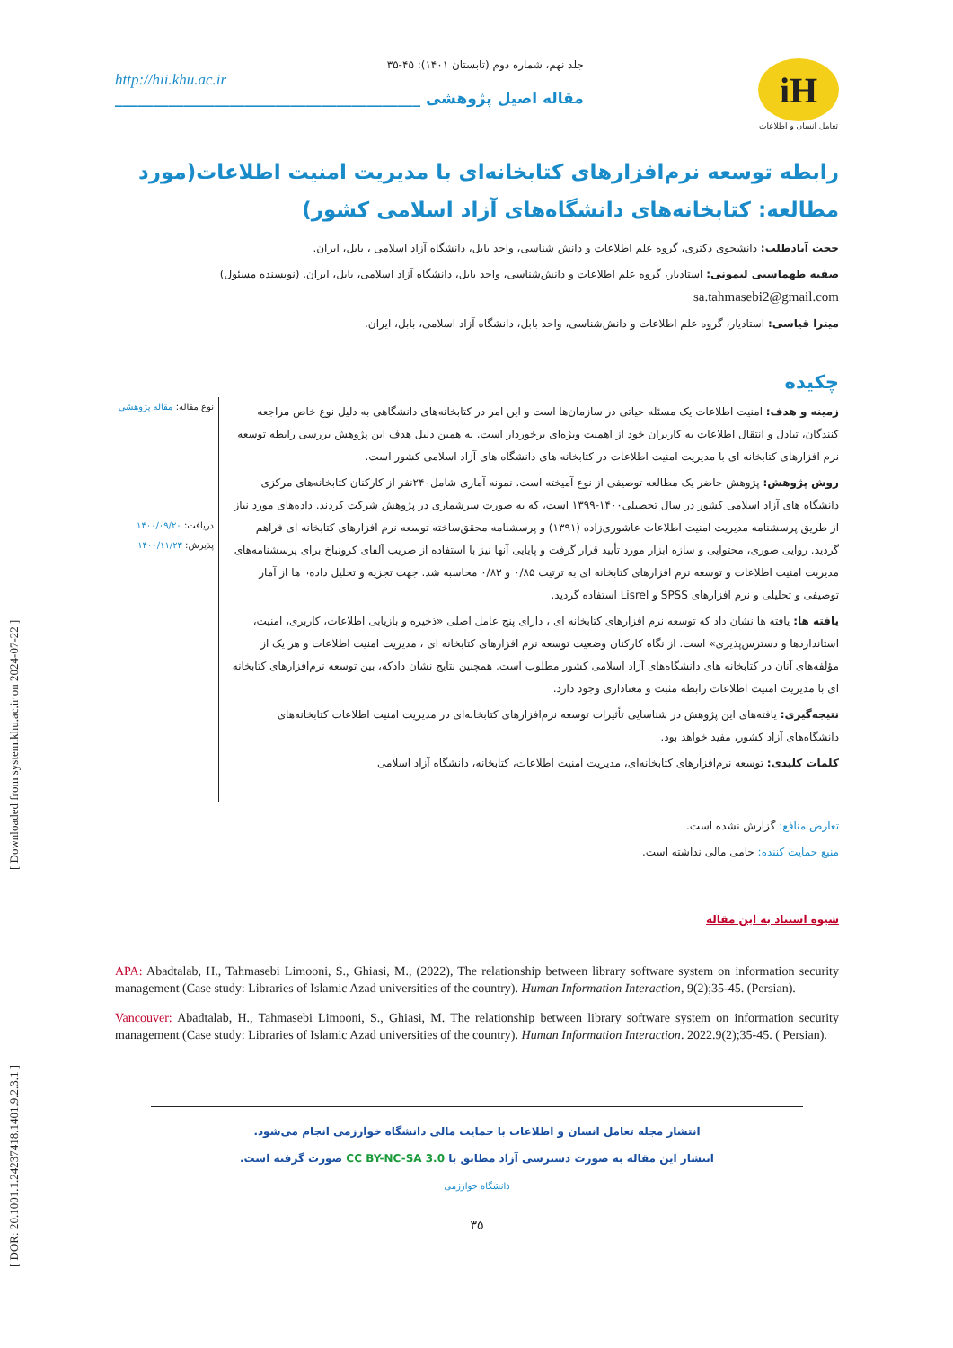[ DOR: 20.1001.1.24237418.1401.9.2.3.1 ] [ Downloaded from system.khu.ac.ir on 2024-07-22 ]
جلد نهم، شماره دوم (تابستان ۱۴۰۱): ۴۵-۳۵
http://hii.khu.ac.ir
مقاله اصیل پژوهشی ________________________________________
iH
تعامل انسان و اطلاعات
رابطه توسعه نرم‌افزارهای کتابخانه‌ای با مدیریت امنیت اطلاعات(مورد مطالعه: کتابخانه‌های دانشگاه‌های آزاد اسلامی کشور)
حجت آبادطلب: دانشجوی دکتری، گروه علم اطلاعات و دانش شناسی، واحد بابل، دانشگاه آزاد اسلامی ، بابل، ایران.
صفیه طهماسبی لیمونی: استادیار، گروه علم اطلاعات و دانش‌شناسی، واحد بابل، دانشگاه آزاد اسلامی، بابل، ایران. (نویسنده مسئول)
sa.tahmasebi2@gmail.com
میترا قیاسی: استادیار، گروه علم اطلاعات و دانش‌شناسی، واحد بابل، دانشگاه آزاد اسلامی، بابل، ایران.
چکیده
زمینه و هدف: امنیت اطلاعات یک مسئله حیاتی در سازمان‌ها است و این امر در کتابخانه‌های دانشگاهی به دلیل نوع خاص مراجعه کنندگان، تبادل و انتقال اطلاعات به کاربران خود از اهمیت ویژه‌ای برخوردار است. به همین دلیل هدف این پژوهش بررسی رابطه توسعه نرم افزارهای کتابخانه ای با مدیریت امنیت اطلاعات در کتابخانه های دانشگاه های آزاد اسلامی کشور است.
روش پژوهش: پژوهش حاضر یک مطالعه توصیفی از نوع آمیخته است. نمونه آماری شامل۲۴۰نفر از کارکنان کتابخانه‌های مرکزی دانشگاه های آزاد اسلامی کشور در سال تحصیلی۱۴۰۰-۱۳۹۹ است، که به صورت سرشماری در پژوهش شرکت کردند. داده‌های مورد نیاز از طریق پرسشنامه مدیریت امنیت اطلاعات عاشوری‌زاده (۱۳۹۱) و پرسشنامه محقق‌ساخته توسعه نرم افزارهای کتابخانه ای فراهم گردید. روایی صوری، محتوایی و سازه ابزار مورد تأیید قرار گرفت و پایایی آنها نیز با استفاده از ضریب آلفای کرونباخ برای پرسشنامه‌های مدیریت امنیت اطلاعات و توسعه نرم افزارهای کتابخانه ای به ترتیب ۰/۸۵ و ۰/۸۳ محاسبه شد. جهت تجزیه و تحلیل داده¬ها از آمار توصیفی و تحلیلی و نرم افزارهای SPSS و Lisrel استفاده گردید.
یافته ها: یافته ها نشان داد که توسعه نرم افزارهای کتابخانه ای ، دارای پنج عامل اصلی «ذخیره و بازیابی اطلاعات، کاربری، امنیت، استانداردها و دسترس‌پذیری» است. از نگاه کارکنان وضعیت توسعه نرم افزارهای کتابخانه ای ، مدیریت امنیت اطلاعات و هر یک از مؤلفه‌های آنان در کتابخانه های دانشگاه‌های آزاد اسلامی کشور مطلوب است. همچنین نتایج نشان دادکه، بین توسعه نرم‌افزارهای کتابخانه ای با مدیریت امنیت اطلاعات رابطه مثبت و معناداری وجود دارد.
نتیجه‌گیری: یافته‌های این پژوهش در شناسایی تأثیرات توسعه نرم‌افزارهای کتابخانه‌ای در مدیریت امنیت اطلاعات کتابخانه‌های دانشگاه‌های آزاد کشور، مفید خواهد بود.
کلمات کلیدی: توسعه نرم‌افزارهای کتابخانه‌ای، مدیریت امنیت اطلاعات، کتابخانه، دانشگاه آزاد اسلامی
نوع مقاله: مقاله پژوهشی
دریافت: ۱۴۰۰/۰۹/۲۰
پذیرش: ۱۴۰۰/۱۱/۲۳
تعارض منافع: گزارش نشده است.
منبع حمایت کننده: حامی مالی نداشته است.
شیوه استناد به این مقاله
APA: Abadtalab, H., Tahmasebi Limooni, S., Ghiasi, M., (2022), The relationship between library software system on information security management (Case study: Libraries of Islamic Azad universities of the country). Human Information Interaction, 9(2);35-45. (Persian).
Vancouver: Abadtalab, H., Tahmasebi Limooni, S., Ghiasi, M. The relationship between library software system on information security management (Case study: Libraries of Islamic Azad universities of the country). Human Information Interaction. 2022.9(2);35-45. ( Persian).
انتشار مجله تعامل انسان و اطلاعات با حمایت مالی دانشگاه خوارزمی انجام می‌شود.
انتشار این مقاله به صورت دسترسی آزاد مطابق با CC BY-NC-SA 3.0 صورت گرفته است.
دانشگاه خوارزمی
۳۵